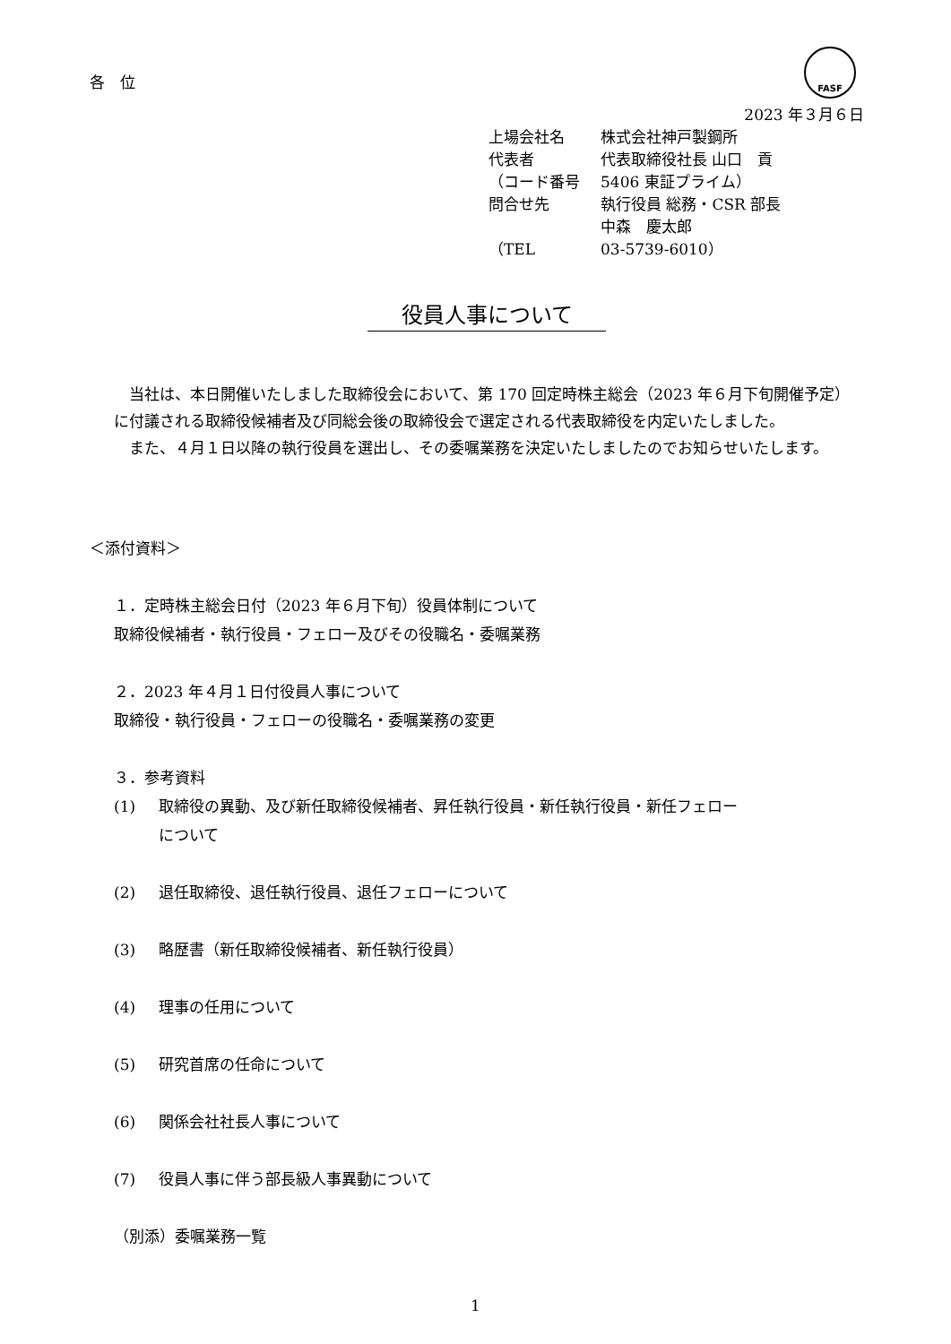各　位
FASF
2023 年３月６日
| 上場会社名 | 株式会社神戸製鋼所 |
| 代表者 | 代表取締役社長 山口 貢 |
| （コード番号 | 5406 東証プライム） |
| 問合せ先 | 執行役員 総務・CSR 部長 |
| | 中森 慶太郎 |
| （TEL | 03-5739-6010） |
役員人事について
　当社は、本日開催いたしました取締役会において、第 170 回定時株主総会（2023 年６月下旬開催予定）に付議される取締役候補者及び同総会後の取締役会で選定される代表取締役を内定いたしました。
　また、４月１日以降の執行役員を選出し、その委嘱業務を決定いたしましたのでお知らせいたします。
＜添付資料＞
１．定時株主総会日付（2023 年６月下旬）役員体制について
取締役候補者・執行役員・フェロー及びその役職名・委嘱業務
２．2023 年４月１日付役員人事について
取締役・執行役員・フェローの役職名・委嘱業務の変更
３．参考資料
(1) 取締役の異動、及び新任取締役候補者、昇任執行役員・新任執行役員・新任フェロー
について
(2) 退任取締役、退任執行役員、退任フェローについて
(3) 略歴書（新任取締役候補者、新任執行役員）
(4) 理事の任用について
(5) 研究首席の任命について
(6) 関係会社社長人事について
(7) 役員人事に伴う部長級人事異動について
（別添）委嘱業務一覧
1